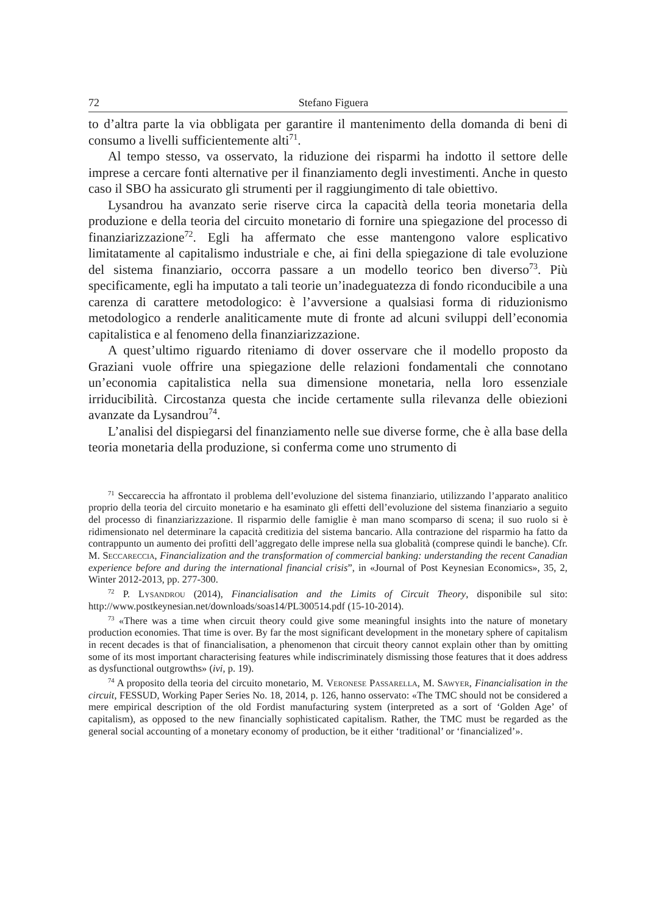72 Stefano Figuera
to d’altra parte la via obbligata per garantire il mantenimento della domanda di beni di consumo a livelli sufficientemente alti<sup>71</sup>.
Al tempo stesso, va osservato, la riduzione dei risparmi ha indotto il settore delle imprese a cercare fonti alternative per il finanziamento degli investimenti. Anche in questo caso il SBO ha assicurato gli strumenti per il raggiungimento di tale obiettivo.
Lysandrou ha avanzato serie riserve circa la capacità della teoria monetaria della produzione e della teoria del circuito monetario di fornire una spiegazione del processo di finanziarizzazione<sup>72</sup>. Egli ha affermato che esse mantengono valore esplicativo limitatamente al capitalismo industriale e che, ai fini della spiegazione di tale evoluzione del sistema finanziario, occorra passare a un modello teorico ben diverso<sup>73</sup>. Più specificamente, egli ha imputato a tali teorie un’inadeguatezza di fondo riconducibile a una carenza di carattere metodologico: è l’avversione a qualsiasi forma di riduzionismo metodologico a renderle analiticamente mute di fronte ad alcuni sviluppi dell’economia capitalistica e al fenomeno della finanziarizzazione.
A quest’ultimo riguardo riteniamo di dover osservare che il modello proposto da Graziani vuole offrire una spiegazione delle relazioni fondamentali che connotano un’economia capitalistica nella sua dimensione monetaria, nella loro essenziale irriducibilità. Circostanza questa che incide certamente sulla rilevanza delle obiezioni avanzate da Lysandrou<sup>74</sup>.
L’analisi del dispiegarsi del finanziamento nelle sue diverse forme, che è alla base della teoria monetaria della produzione, si conferma come uno strumento di
<sup>71</sup> Seccareccia ha affrontato il problema dell’evoluzione del sistema finanziario, utilizzando l’apparato analitico proprio della teoria del circuito monetario e ha esaminato gli effetti dell’evoluzione del sistema finanziario a seguito del processo di finanziarizzazione. Il risparmio delle famiglie è man mano scomparso di scena; il suo ruolo si è ridimensionato nel determinare la capacità creditizia del sistema bancario. Alla contrazione del risparmio ha fatto da contrappunto un aumento dei profitti dell’aggregato delle imprese nella sua globalità (comprese quindi le banche). Cfr. M. Seccareccia, Financialization and the transformation of commercial banking: understanding the recent Canadian experience before and during the international financial crisis”, in «Journal of Post Keynesian Economics», 35, 2, Winter 2012-2013, pp. 277-300.
<sup>72</sup> P. Lysandrou (2014), Financialisation and the Limits of Circuit Theory, disponibile sul sito: http://www.postkeynesian.net/downloads/soas14/PL300514.pdf (15-10-2014).
<sup>73</sup> «There was a time when circuit theory could give some meaningful insights into the nature of monetary production economies. That time is over. By far the most significant development in the monetary sphere of capitalism in recent decades is that of financialisation, a phenomenon that circuit theory cannot explain other than by omitting some of its most important characterising features while indiscriminately dismissing those features that it does address as dysfunctional outgrowths» (ivi, p. 19).
<sup>74</sup> A proposito della teoria del circuito monetario, M. Veronese Passarella, M. Sawyer, Financialisation in the circuit, FESSUD, Working Paper Series No. 18, 2014, p. 126, hanno osservato: «The TMC should not be considered a mere empirical description of the old Fordist manufacturing system (interpreted as a sort of ‘Golden Age’ of capitalism), as opposed to the new financially sophisticated capitalism. Rather, the TMC must be regarded as the general social accounting of a monetary economy of production, be it either ‘traditional’ or ‘financialized’».